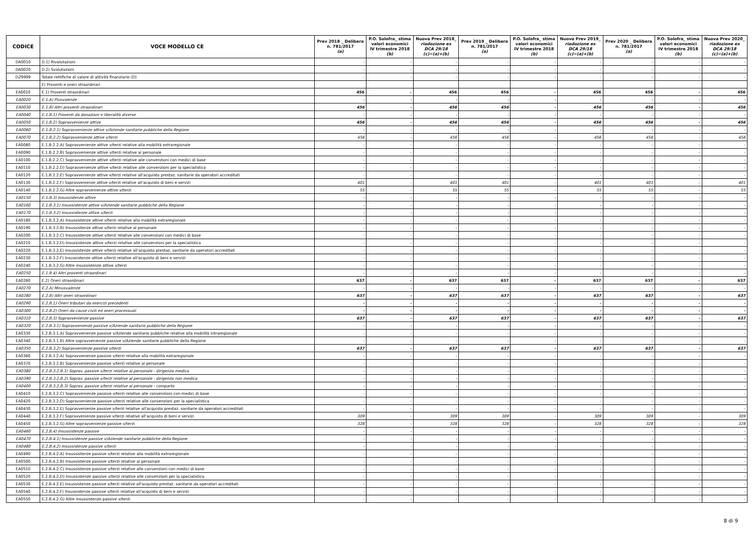| CODICE | VOCE MODELLO CE | Prev 2018 _ Delibera n. 781/2017 (a) | P.O. Solofra_ stima valori economici IV trimestre 2018 (b) | Nuova Prev 2018_ riadozione ex DCA 29/18 (c)=(a)+(b) | Prev 2019 _ Delibera n. 781/2017 (a) | P.O. Solofra_ stima valori economici IV trimestre 2018 (b) | Nuova Prev 2019_ riadozione ex DCA 29/18 (c)=(a)+(b) | Prev 2020 _ Delibera n. 781/2017 (a) | P.O. Solofra_ stima valori economici IV trimestre 2018 (b) | Nuova Prev 2020_ riadozione ex DCA 29/18 (c)=(a)+(b) |
| --- | --- | --- | --- | --- | --- | --- | --- | --- | --- | --- |
| DA0010 | D.1) Rivalutazioni | - | - | - | - | - | - | - | - | - |
| DA0020 | D.2) Svalutazioni | - | - | - | - | - | - | - | - | - |
| DZ9999 | Totale rettifiche di valore di attività finanziarie (D) | - | - | - | - | - | - | - | - | - |
| | E) Proventi e oneri straordinari | | | | | | | | | |
| EA0010 | E.1) Proventi straordinari | 456 | - | 456 | 456 | - | 456 | 456 | - | 456 |
| EA0020 | E.1.A) Plusvalenze | - | - | - | - | - | - | - | - | - |
| EA0030 | E.1.B) Altri proventi straordinari | 456 | - | 456 | 456 | - | 456 | 456 | - | 456 |
| EA0040 | E.1.B.1) Proventi da donazioni e liberalità diverse | - | - | - | - | - | - | - | - | - |
| EA0050 | E.1.B.2) Sopravvenienze attive | 456 | - | 456 | 456 | - | 456 | 456 | - | 456 |
| EA0060 | E.1.B.2.1) Sopravvenienze attive v/Aziende sanitarie pubbliche della Regione | - | - | - | - | - | - | - | - | - |
| EA0070 | E.1.B.2.2) Sopravvenienze attive v/terzi | 456 | - | 456 | 456 | - | 456 | 456 | - | 456 |
| EA0080 | E.1.B.2.2.A) Sopravvenienze attive v/terzi relative alla mobilità extraregionale | - | - | - | - | - | - | - | - | - |
| EA0090 | E.1.B.2.2.B) Sopravvenienze attive v/terzi relative al personale | - | - | - | - | - | - | - | - | - |
| EA0100 | E.1.B.2.2.C) Sopravvenienze attive v/terzi relative alle convenzioni con medici di base | - | - | - | - | - | - | - | - | - |
| EA0110 | E.1.B.2.2.D) Sopravvenienze attive v/terzi relative alle convenzioni per la specialistica | - | - | - | - | - | - | - | - | - |
| EA0120 | E.1.B.2.2.E) Sopravvenienze attive v/terzi relative all'acquisto prestaz. sanitarie da operatori accreditati | - | - | - | - | - | - | - | - | - |
| EA0130 | E.1.B.2.2.F) Sopravvenienze attive v/terzi relative all'acquisto di beni e servizi | 401 | - | 401 | 401 | - | 401 | 401 | - | 401 |
| EA0140 | E.1.B.2.2.G) Altre sopravvenienze attive v/terzi | 55 | - | 55 | 55 | - | 55 | 55 | - | 55 |
| EA0150 | E.1.B.3) Insussistenze attive | - | - | - | - | - | - | - | - | - |
| EA0160 | E.1.B.3.1) Insussistenze attive v/Aziende sanitarie pubbliche della Regione | - | - | - | - | - | - | - | - | - |
| EA0170 | E.1.B.3.2) Insussistenze attive v/terzi | - | - | - | - | - | - | - | - | - |
| EA0180 | E.1.B.3.2.A) Insussistenze attive v/terzi relative alla mobilità extraregionale | - | - | - | - | - | - | - | - | - |
| EA0190 | E.1.B.3.2.B) Insussistenze attive v/terzi relative al personale | - | - | - | - | - | - | - | - | - |
| EA0200 | E.1.B.3.2.C) Insussistenze attive v/terzi relative alle convenzioni con medici di base | - | - | - | - | - | - | - | - | - |
| EA0210 | E.1.B.3.2.D) Insussistenze attive v/terzi relative alle convenzioni per la specialistica | - | - | - | - | - | - | - | - | - |
| EA0220 | E.1.B.3.2.E) Insussistenze attive v/terzi relative all'acquisto prestaz. sanitarie da operatori accreditati | - | - | - | - | - | - | - | - | - |
| EA0230 | E.1.B.3.2.F) Insussistenze attive v/terzi relative all'acquisto di beni e servizi | - | - | - | - | - | - | - | - | - |
| EA0240 | E.1.B.3.2.G) Altre insussistenze attive v/terzi | - | - | - | - | - | - | - | - | - |
| EA0250 | E.1.B.4) Altri proventi straordinari | - | - | - | - | - | - | - | - | - |
| EA0260 | E.2) Oneri straordinari | 637 | - | 637 | 637 | - | 637 | 637 | - | 637 |
| EA0270 | E.2.A) Minusvalenze | - | - | - | - | - | - | - | - | - |
| EA0280 | E.2.B) Altri oneri straordinari | 637 | - | 637 | 637 | - | 637 | 637 | - | 637 |
| EA0290 | E.2.B.1) Oneri tributari da esercizi precedenti | - | - | - | - | - | - | - | - | - |
| EA0300 | E.2.B.2) Oneri da cause civili ed oneri processuali | - | - | - | - | - | - | - | - | - |
| EA0310 | E.2.B.3) Sopravvenienze passive | 637 | - | 637 | 637 | - | 637 | 637 | - | 637 |
| EA0320 | E.2.B.3.1) Sopravvenienze passive v/Aziende sanitarie pubbliche della Regione | - | - | - | - | - | - | - | - | - |
| EA0330 | E.2.B.3.1.A) Sopravvenienze passive v/Aziende sanitarie pubbliche relative alla mobilità intraregionale | - | - | - | - | - | - | - | - | - |
| EA0340 | E.2.B.3.1.B) Altre sopravvenienze passive v/Aziende sanitarie pubbliche della Regione | - | - | - | - | - | - | - | - | - |
| EA0350 | E.2.B.3.2) Sopravvenienze passive v/terzi | 637 | - | 637 | 637 | - | 637 | 637 | - | 637 |
| EA0360 | E.2.B.3.2.A) Sopravvenienze passive v/terzi relative alla mobilità extraregionale | - | - | - | - | - | - | - | - | - |
| EA0370 | E.2.B.3.2.B) Sopravvenienze passive v/terzi relative al personale | - | - | - | - | - | - | - | - | - |
| EA0380 | E.2.B.3.2.B.1) Soprav. passive v/terzi relative al personale - dirigenza medica | - | - | - | - | - | - | - | - | - |
| EA0390 | E.2.B.3.2.B.2) Soprav. passive v/terzi relative al personale - dirigenza non medica | - | - | - | - | - | - | - | - | - |
| EA0400 | E.2.B.3.2.B.3) Soprav. passive v/terzi relative al personale - comparto | - | - | - | - | - | - | - | - | - |
| EA0410 | E.2.B.3.2.C) Sopravvenienze passive v/terzi relative alle convenzioni con medici di base | - | - | - | - | - | - | - | - | - |
| EA0420 | E.2.B.3.2.D) Sopravvenienze passive v/terzi relative alle convenzioni per la specialistica | - | - | - | - | - | - | - | - | - |
| EA0430 | E.2.B.3.2.E) Sopravvenienze passive v/terzi relative all'acquisto prestaz. sanitarie da operatori accreditati | - | - | - | - | - | - | - | - | - |
| EA0440 | E.2.B.3.2.F) Sopravvenienze passive v/terzi relative all'acquisto di beni e servizi | 309 | - | 309 | 309 | - | 309 | 309 | - | 309 |
| EA0450 | E.2.B.3.2.G) Altre sopravvenienze passive v/terzi | 328 | - | 328 | 328 | - | 328 | 328 | - | 328 |
| EA0460 | E.2.B.4) Insussistenze passive | - | - | - | - | - | - | - | - | - |
| EA0470 | E.2.B.4.1) Insussistenze passive v/Aziende sanitarie pubbliche della Regione | - | - | - | - | - | - | - | - | - |
| EA0480 | E.2.B.4.2) Insussistenze passive v/terzi | - | - | - | - | - | - | - | - | - |
| EA0490 | E.2.B.4.2.A) Insussistenze passive v/terzi relative alla mobilità extraregionale | - | - | - | - | - | - | - | - | - |
| EA0500 | E.2.B.4.2.B) Insussistenze passive v/terzi relative al personale | - | - | - | - | - | - | - | - | - |
| EA0510 | E.2.B.4.2.C) Insussistenze passive v/terzi relative alle convenzioni con medici di base | - | - | - | - | - | - | - | - | - |
| EA0520 | E.2.B.4.2.D) Insussistenze passive v/terzi relative alle convenzioni per la specialistica | - | - | - | - | - | - | - | - | - |
| EA0530 | E.2.B.4.2.E) Insussistenze passive v/terzi relative all'acquisto prestaz. sanitarie da operatori accreditati | - | - | - | - | - | - | - | - | - |
| EA0540 | E.2.B.4.2.F) Insussistenze passive v/terzi relative all'acquisto di beni e servizi | - | - | - | - | - | - | - | - | - |
| EA0550 | E.2.B.4.2.G) Altre insussistenze passive v/terzi | - | - | - | - | - | - | - | - | - |
8 di 9